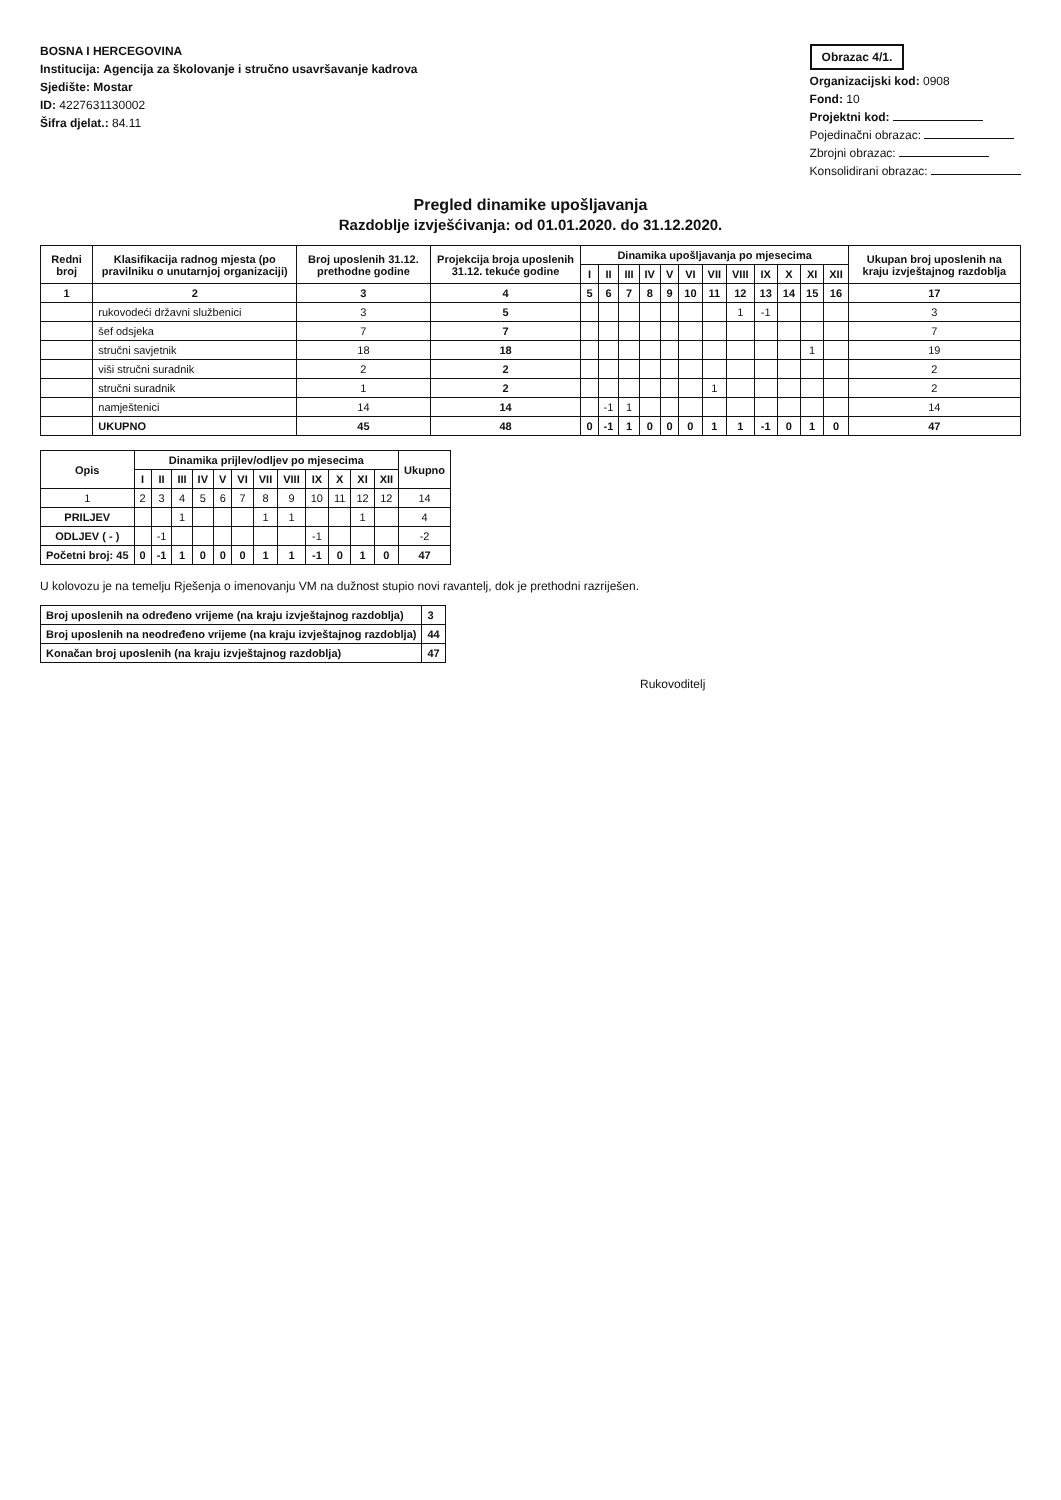BOSNA I HERCEGOVINA
Institucija: Agencija za školovanje i stručno usavršavanje kadrova
Sjedište: Mostar
ID: 4227631130002
Šifra djelat.: 84.11
Obrazac 4/1.
Organizacijski kod: 0908
Fond: 10
Projektni kod:
Pojedinačni obrazac:
Zbrojni obrazac:
Konsolidirani obrazac:
Pregled dinamike upošljavanja
Razdoblje izvješćivanja: od 01.01.2020. do 31.12.2020.
| Redni broj | Klasifikacija radnog mjesta (po pravilniku o unutarnjoj organizaciji) | Broj uposlenih 31.12. prethodne godine | Projekcija broja uposlenih 31.12. tekuće godine | Dinamika upošljavanja po mjesecima | | | | | | | | | | | | Ukupan broj uposlenih na kraju izvještajnog razdoblja |
| --- | --- | --- | --- | --- | --- | --- | --- | --- | --- | --- | --- | --- | --- | --- | --- | --- |
| | | | | I | II | III | IV | V | VI | VII | VIII | IX | X | XI | XII | |
| 1 | 2 | 3 | 4 | 5 | 6 | 7 | 8 | 9 | 10 | 11 | 12 | 13 | 14 | 15 | 16 | 17 |
| | rukovodeći državni službenici | 3 | 5 | | | | | | | | 1 | -1 | | | | 3 |
| | šef odsjeka | 7 | 7 | | | | | | | | | | | | | 7 |
| | stručni savjetnik | 18 | 18 | | | | | | | | | | | 1 | | 19 |
| | viši stručni suradnik | 2 | 2 | | | | | | | | | | | | | 2 |
| | stručni suradnik | 1 | 2 | | | | | | | 1 | | | | | | 2 |
| | namještenici | 14 | 14 | | -1 | 1 | | | | | | | | | | 14 |
| | UKUPNO | 45 | 48 | 0 | -1 | 1 | 0 | 0 | 0 | 1 | 1 | -1 | 0 | 1 | 0 | 47 |
| Opis | Dinamika prijlev/odljev po mjesecima | | | | | | | | | | | | Ukupno |
| --- | --- | --- | --- | --- | --- | --- | --- | --- | --- | --- | --- | --- | --- |
| | I | II | III | IV | V | VI | VII | VIII | IX | X | XI | XII | |
| 1 | 2 | 3 | 4 | 5 | 6 | 7 | 8 | 9 | 10 | 11 | 12 | 12 | 14 |
| PRILJEV | | | 1 | | | | 1 | 1 | | | 1 | | 4 |
| ODLJEV ( - ) | | -1 | | | | | | | -1 | | | | -2 |
| Početni broj: 45 | 0 | -1 | 1 | 0 | 0 | 0 | 1 | 1 | -1 | 0 | 1 | 0 | 47 |
U kolovozu je na temelju Rješenja o imenovanju VM na dužnost stupio novi ravantelj, dok je prethodni razriješen.
| Broj uposlenih na određeno vrijeme (na kraju izvještajnog razdoblja) | 3 |
| Broj uposlenih na neodređeno vrijeme (na kraju izvještajnog razdoblja) | 44 |
| Konačan broj uposlenih (na kraju izvještajnog razdoblja) | 47 |
Rukovoditelj